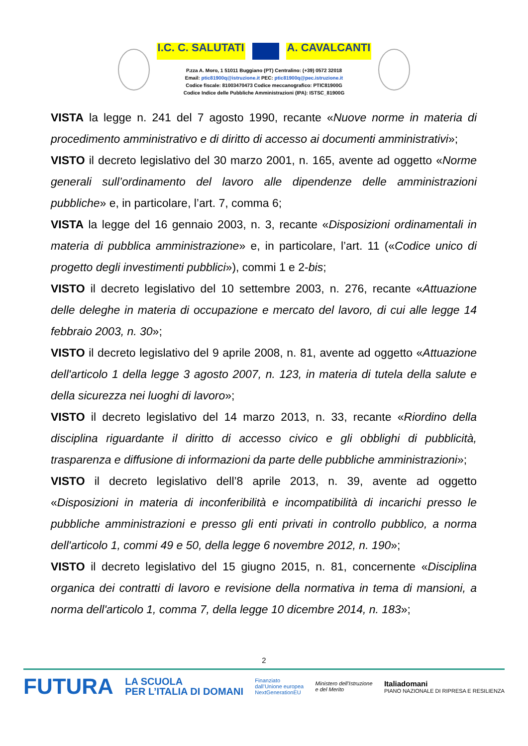I.C. C. SALUTATI A. CAVALCANTI
P.zza A. Moro, 1 51011 Buggiano (PT) Centralino: (+39) 0572 32018
Email: ptic81900q@istruzione.it PEC: ptic81900q@pec.istruzione.it
Codice fiscale: 81003470473 Codice meccanografico: PTIC81900G
Codice Indice delle Pubbliche Amministrazioni (IPA): ISTSC_81900G
VISTA la legge n. 241 del 7 agosto 1990, recante «Nuove norme in materia di procedimento amministrativo e di diritto di accesso ai documenti amministrativi»;
VISTO il decreto legislativo del 30 marzo 2001, n. 165, avente ad oggetto «Norme generali sull’ordinamento del lavoro alle dipendenze delle amministrazioni pubbliche» e, in particolare, l’art. 7, comma 6;
VISTA la legge del 16 gennaio 2003, n. 3, recante «Disposizioni ordinamentali in materia di pubblica amministrazione» e, in particolare, l’art. 11 («Codice unico di progetto degli investimenti pubblici»), commi 1 e 2-bis;
VISTO il decreto legislativo del 10 settembre 2003, n. 276, recante «Attuazione delle deleghe in materia di occupazione e mercato del lavoro, di cui alle legge 14 febbraio 2003, n. 30»;
VISTO il decreto legislativo del 9 aprile 2008, n. 81, avente ad oggetto «Attuazione dell'articolo 1 della legge 3 agosto 2007, n. 123, in materia di tutela della salute e della sicurezza nei luoghi di lavoro»;
VISTO il decreto legislativo del 14 marzo 2013, n. 33, recante «Riordino della disciplina riguardante il diritto di accesso civico e gli obblighi di pubblicità, trasparenza e diffusione di informazioni da parte delle pubbliche amministrazioni»;
VISTO il decreto legislativo dell’8 aprile 2013, n. 39, avente ad oggetto «Disposizioni in materia di inconferibilità e incompatibilità di incarichi presso le pubbliche amministrazioni e presso gli enti privati in controllo pubblico, a norma dell'articolo 1, commi 49 e 50, della legge 6 novembre 2012, n. 190»;
VISTO il decreto legislativo del 15 giugno 2015, n. 81, concernente «Disciplina organica dei contratti di lavoro e revisione della normativa in tema di mansioni, a norma dell'articolo 1, comma 7, della legge 10 dicembre 2014, n. 183»;
2
FUTURA LA SCUOLA
PER L’ITALIA DI DOMANI Finanziato
dall’Unione europea
NextGenerationEU Ministero dell’Istruzione
e del Merito Italiadomani
PIANO NAZIONALE DI RIPRESA E RESILIENZA